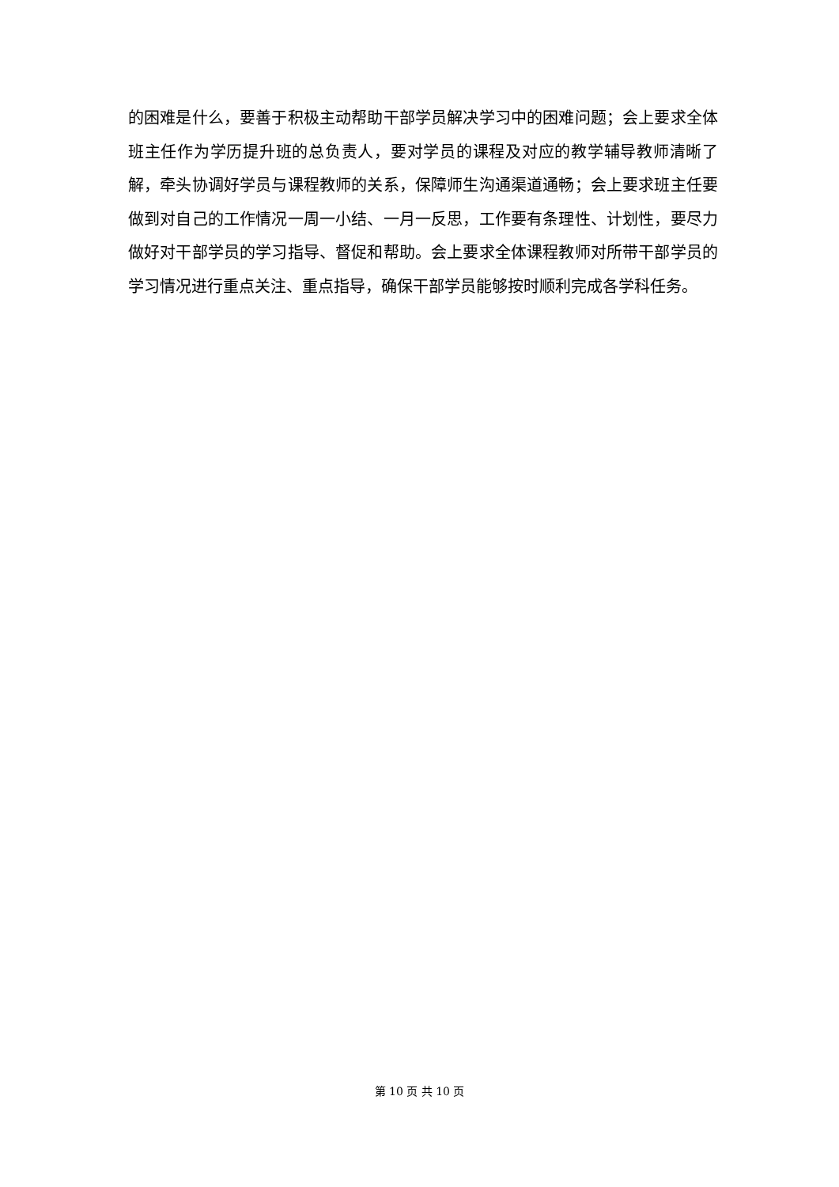的困难是什么，要善于积极主动帮助干部学员解决学习中的困难问题；会上要求全体班主任作为学历提升班的总负责人，要对学员的课程及对应的教学辅导教师清晰了解，牵头协调好学员与课程教师的关系，保障师生沟通渠道通畅；会上要求班主任要做到对自己的工作情况一周一小结、一月一反思，工作要有条理性、计划性，要尽力做好对干部学员的学习指导、督促和帮助。会上要求全体课程教师对所带干部学员的学习情况进行重点关注、重点指导，确保干部学员能够按时顺利完成各学科任务。
第 10 页 共 10 页